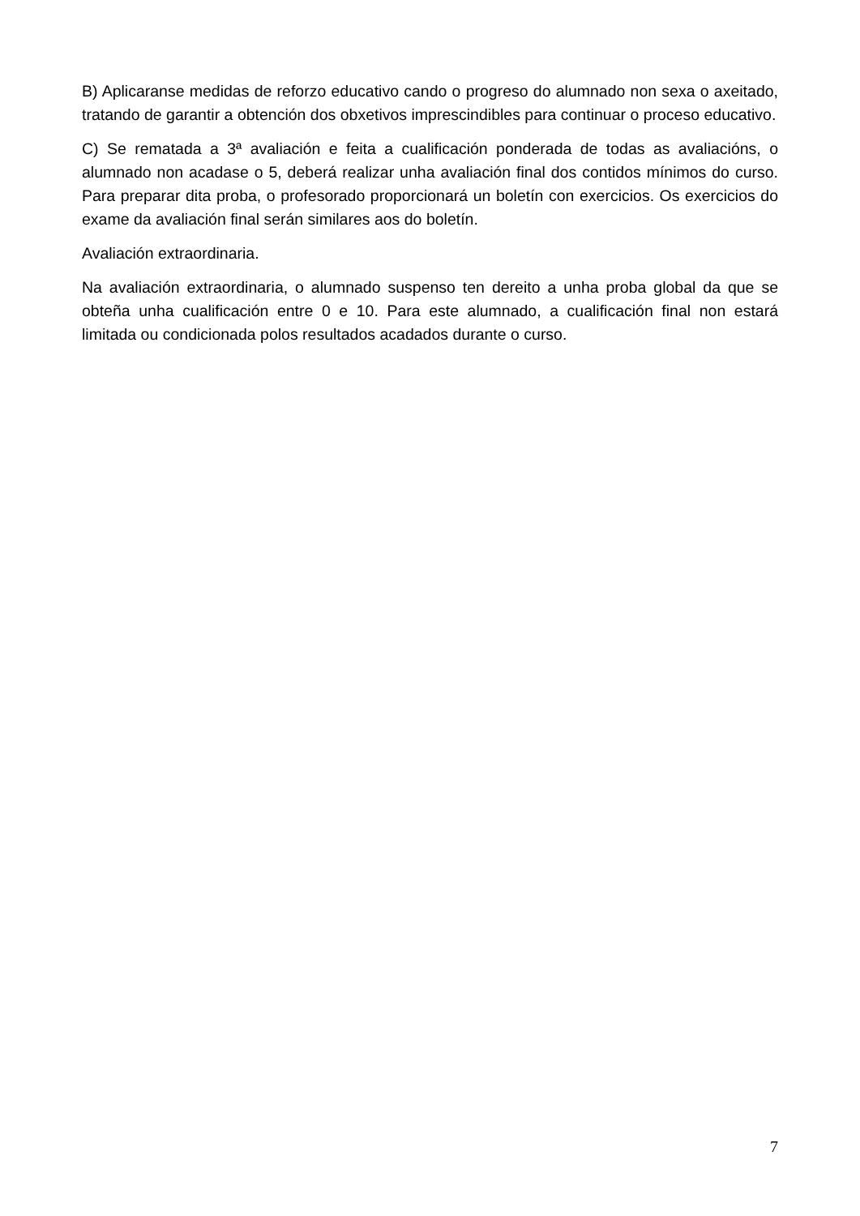B) Aplicaranse medidas de reforzo educativo cando o progreso do alumnado non sexa o axeitado, tratando de garantir a obtención dos obxetivos imprescindibles para continuar o proceso educativo.
C) Se rematada a 3ª avaliación e feita a cualificación ponderada de todas as avaliacións, o alumnado non acadase o 5, deberá realizar unha avaliación final dos contidos mínimos do curso. Para preparar dita proba, o profesorado proporcionará un boletín con exercicios. Os exercicios do exame da avaliación final serán similares aos do boletín.
Avaliación extraordinaria.
Na avaliación extraordinaria, o alumnado suspenso ten dereito a unha proba global da que se obteña unha cualificación entre 0 e 10. Para este alumnado, a cualificación final non estará limitada ou condicionada polos resultados acadados durante o curso.
7